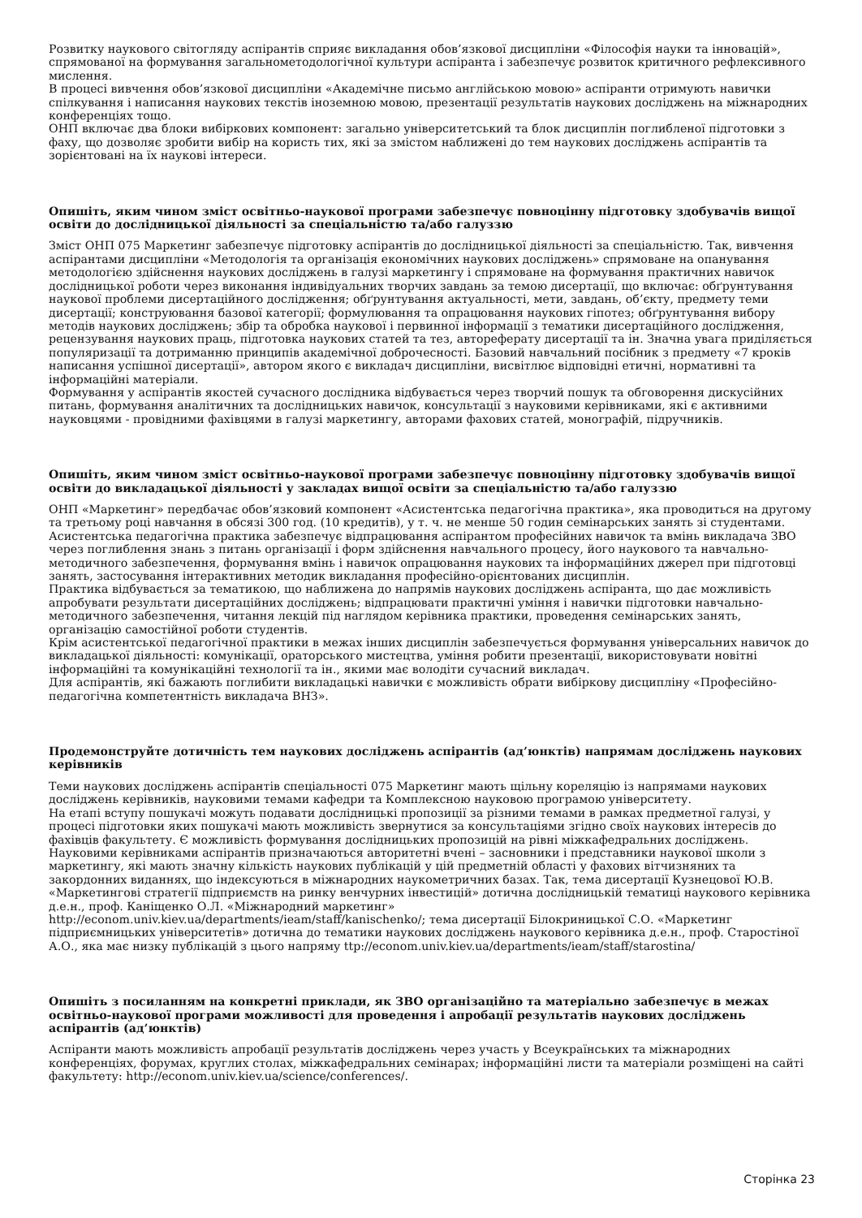Розвитку наукового світогляду аспірантів сприяє викладання обов’язкової дисципліни «Філософія науки та інновацій», спрямованої на формування загальнометодологічної культури аспіранта і забезпечує розвиток критичного рефлексивного мислення.
В процесі вивчення обов’язкової дисципліни «Академічне письмо англійською мовою» аспіранти отримують навички спілкування і написання наукових текстів іноземною мовою, презентації результатів наукових досліджень на міжнародних конференціях тощо.
ОНП включає два блоки вибіркових компонент: загально університетський та блок дисциплін поглибленої підготовки з фаху, що дозволяє зробити вибір на користь тих, які за змістом наближені до тем наукових досліджень аспірантів та зорієнтовані на їх наукові інтереси.
Опишіть, яким чином зміст освітньо-наукової програми забезпечує повноцінну підготовку здобувачів вищої освіти до дослідницької діяльності за спеціальністю та/або галуззю
Зміст ОНП 075 Маркетинг забезпечує підготовку аспірантів до дослідницької діяльності за спеціальністю. Так, вивчення аспірантами дисципліни «Методологія та організація економічних наукових досліджень» спрямоване на опанування методологією здійснення наукових досліджень в галузі маркетингу і спрямоване на формування практичних навичок дослідницької роботи через виконання індивідуальних творчих завдань за темою дисертації, що включає: обґрунтування наукової проблеми дисертаційного дослідження; обґрунтування актуальності, мети, завдань, об’єкту, предмету теми дисертації; конструювання базової категорії; формулювання та опрацювання наукових гіпотез; обґрунтування вибору методів наукових досліджень; збір та обробка наукової і первинної інформації з тематики дисертаційного дослідження, рецензування наукових праць, підготовка наукових статей та тез, автореферату дисертації та ін. Значна увага приділяється популяризації та дотриманню принципів академічної доброчесності. Базовий навчальний посібник з предмету «7 кроків написання успішної дисертації», автором якого є викладач дисципліни, висвітлює відповідні етичні, нормативні та інформаційні матеріали.
Формування у аспірантів якостей сучасного дослідника відбувається через творчий пошук та обговорення дискусійних питань, формування аналітичних та дослідницьких навичок, консультації з науковими керівниками, які є активними науковцями - провідними фахівцями в галузі маркетингу, авторами фахових статей, монографій, підручників.
Опишіть, яким чином зміст освітньо-наукової програми забезпечує повноцінну підготовку здобувачів вищої освіти до викладацької діяльності у закладах вищої освіти за спеціальністю та/або галуззю
ОНП «Маркетинг» передбачає обов’язковий компонент «Асистентська педагогічна практика», яка проводиться на другому та третьому році навчання в обсязі 300 год. (10 кредитів), у т. ч. не менше 50 годин семінарських занять зі студентами.
Асистентська педагогічна практика забезпечує відпрацювання аспірантом професійних навичок та вмінь викладача ЗВО через поглиблення знань з питань організації і форм здійснення навчального процесу, його наукового та навчально-методичного забезпечення, формування вмінь і навичок опрацювання наукових та інформаційних джерел при підготовці занять, застосування інтерактивних методик викладання професійно-орієнтованих дисциплін.
Практика відбувається за тематикою, що наближена до напрямів наукових досліджень аспіранта, що дає можливість апробувати результати дисертаційних досліджень; відпрацювати практичні уміння і навички підготовки навчально-методичного забезпечення, читання лекцій під наглядом керівника практики, проведення семінарських занять, організацію самостійної роботи студентів.
Крім асистентської педагогічної практики в межах інших дисциплін забезпечується формування універсальних навичок до викладацької діяльності: комунікації, ораторського мистецтва, уміння робити презентації, використовувати новітні інформаційні та комунікаційні технології та ін., якими має володіти сучасний викладач.
Для аспірантів, які бажають поглибити викладацькі навички є можливість обрати вибіркову дисципліну «Професійно-педагогічна компетентність викладача ВНЗ».
Продемонструйте дотичність тем наукових досліджень аспірантів (ад’юнктів) напрямам досліджень наукових керівників
Теми наукових досліджень аспірантів спеціальності 075 Маркетинг мають щільну кореляцію із напрямами наукових досліджень керівників, науковими темами кафедри та Комплексною науковою програмою університету.
На етапі вступу пошукачі можуть подавати дослідницькі пропозиції за різними темами в рамках предметної галузі, у процесі підготовки яких пошукачі мають можливість звернутися за консультаціями згідно своїх наукових інтересів до фахівців факультету. Є можливість формування дослідницьких пропозицій на рівні міжкафедральних досліджень.
Науковими керівниками аспірантів призначаються авторитетні вчені – засновники і представники наукової школи з маркетингу, які мають значну кількість наукових публікацій у цій предметній області у фахових вітчизняних та закордонних виданнях, що індексуються в міжнародних наукометричних базах. Так, тема дисертації Кузнецової Ю.В. «Маркетингові стратегії підприємств на ринку венчурних інвестицій» дотична дослідницькій тематиці наукового керівника д.е.н., проф. Каніщенко О.Л. «Міжнародний маркетинг»
http://econom.univ.kiev.ua/departments/ieam/staff/kanischenko/; тема дисертації Білокриницької С.О. «Маркетинг підприємницьких університетів» дотична до тематики наукових досліджень наукового керівника д.е.н., проф. Старостіної А.О., яка має низку публікацій з цього напряму ttp://econom.univ.kiev.ua/departments/ieam/staff/starostina/
Опишіть з посиланням на конкретні приклади, як ЗВО організаційно та матеріально забезпечує в межах освітньо-наукової програми можливості для проведення і апробації результатів наукових досліджень аспірантів (ад’юнктів)
Аспіранти мають можливість апробації результатів досліджень через участь у Всеукраїнських та міжнародних конференціях, форумах, круглих столах, міжкафедральних семінарах; інформаційні листи та матеріали розміщені на сайті факультету: http://econom.univ.kiev.ua/science/conferences/.
Сторінка 23